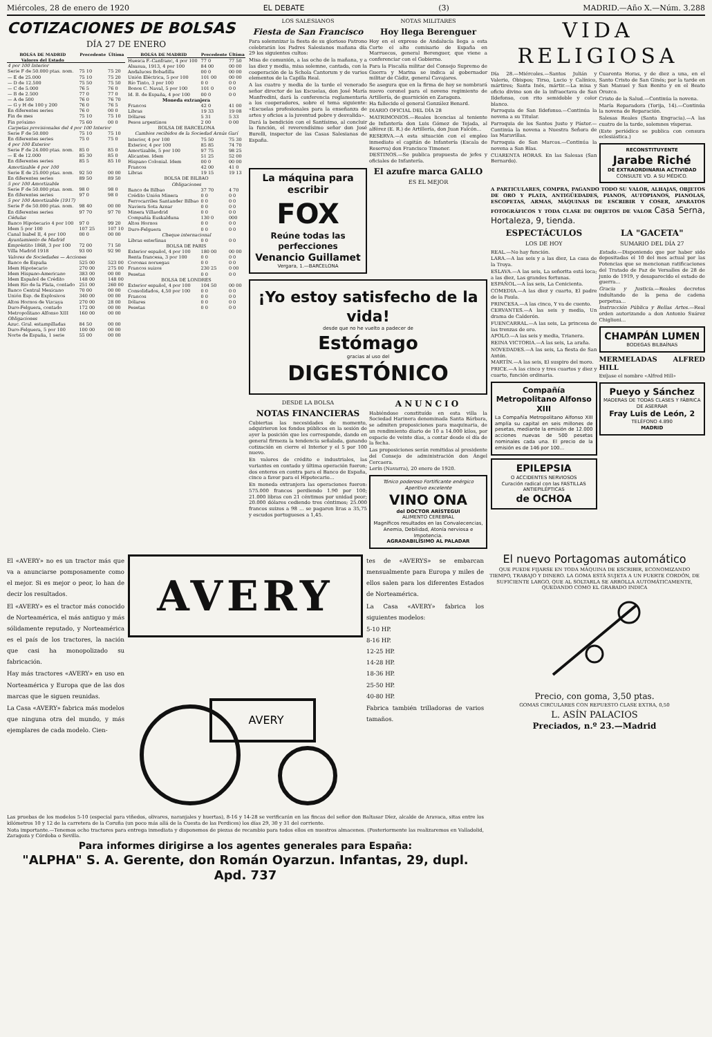Miércoles, 28 de enero de 1920 EL DEBATE (3) MADRID.—Año X.—Núm. 3.288
COTIZACIONES DE BOLSAS
DÍA 27 DE ENERO
| BOLSA DE MADRID Valores del Estado | Precedente | Última |
| --- | --- | --- |
| 4 por 100 Interior | | |
| Serie F de 50.000 ptas. nom. | 75 10 | 75 20 |
| — E de 25.000 | 75 10 | 75 20 |
| — D de 12.500 | 75 50 | 75 50 |
| — C de 5.000 | 76 5 | 76 0 |
| — B de 2.500 | 77 0 | 77 0 |
| — A de 500 | 76 0 | 76 70 |
| — G y H de 100 y 200 | 76 0 | 76 5 |
| En diferentes series | 76 0 | 00 0 |
| Fin de mes | 75 10 | 75 10 |
| Fin próximo | 75 60 | 00 0 |
| Carpetas provisionales del 4 por 100 Interior | | |
| Serie F de 50.000 | 75 10 | 75 10 |
| En diferentes series | 75 0 | 75 0 |
| 4 por 100 Exterior | | |
| Serie F de 24.000 ptas. nom. | 85 0 | 85 0 |
| — E de 12.000 | 85 30 | 85 0 |
| En diferentes series | 85 5 | 85 10 |
| Amortizable 4 por 100 | | |
| Serie E de 25.000 ptas. nom. | 92 50 | 00 00 |
| En diferentes series | 89 50 | 89 50 |
| 5 por 100 Amortizable | | |
| Serie F de 50.000 ptas. nom. | 98 0 | 98 0 |
| En diferentes series | 97 0 | 98 0 |
| 5 por 100 Amortizable (1917) | | |
| Serie F de 50.000 ptas. nom. | 98 40 | 00 00 |
| En diferentes series | 97 70 | 97 70 |
| Cédulas | | |
| Banco Hipotecario 4 por 100 | 97 0 | 99 20 |
| Idem 5 por 100 | 107 25 | 107 10 |
| Canal Isabel II, 4 por 100 | 00 0 | 00 00 |
| Ayuntamiento de Madrid | | |
| Empréstito 1868, 3 por 100 | 72 00 | 71 50 |
| Villa Madrid 1918 | 93 00 | 92 90 |
| Valores de Sociedades — Acciones | | |
| Banco de España | 525 00 | 523 00 |
| Idem Hipotecario | 270 00 | 275 00 |
| Idem Hispano-Americano | 383 00 | 00 00 |
| Idem Español de Crédito | 148 00 | 148 00 |
| Idem Río de la Plata, contado | 251 00 | 260 00 |
| Banco Central Mexicano | 70 00 | 00 00 |
| Unión Esp. de Explosivos | 340 00 | 00 00 |
| Altos Hornos de Vizcaya | 270 00 | 28 00 |
| Duro-Felguera, contado | 172 00 | 00 00 |
| Metropolitano Alfonso XIII | 160 00 | 00 00 |
| Obligaciones | | |
| Azuc. Gral. estampilladas | 84 50 | 00 00 |
| Duro-Felguera, 5 por 100 | 100 00 | 00 00 |
| Norte de España, 1 serie | 55 00 | 00 00 |
| BOLSA DE MADRID | Precedente | Última |
| --- | --- | --- |
| Huesca F.-Canfranc, 4 por 100 | 77 0 | 77 50 |
| Alsasua, 1913, 4 por 100 | 84 00 | 00 00 |
| Andaluces Bobadilla | 00 0 | 00 00 |
| Unión Eléctrica, 5 por 100 | 101 00 | 00 00 |
| Río Tinto, 3 por 100 | 0 0 | 0 0 |
| Bonos C. Naval, 5 por 100 | 101 0 | 0 0 |
| Id. B. de España, 4 por 100 | 00 0 | 0 0 |
| Moneda extranjera | | |
| Francos | 42 0 | 41 00 |
| Libras | 19 33 | 19 08 |
| Dólares | 5 31 | 5 33 |
| Pesos argentinos | 2 00 | 0 00 |
| BOLSA DE BARCELONA Cambios recibidos de la Sociedad Arnús Garí | | |
| Interior, 4 por 100 | 75 50 | 75 30 |
| Exterior, 4 por 100 | 85 85 | 74 70 |
| Amortizable, 5 por 100 | 97 75 | 98 25 |
| Alicantes. Idem | 51 25 | 52 00 |
| Hispano Colonial. Idem | 00 0 | 00 00 |
| Francos | 42 00 | 41 0 |
| Libras | 19 15 | 19 13 |
| BOLSA DE BILBAO Obligaciones | | |
| Banco de Bilbao | 37 70 | 4 70 |
| Crédito Unión Minera | 0 0 | 0 0 |
| Ferrocarriles Santander Bilbao | 0 0 | 0 0 |
| Naviera Sota Aznar | 0 0 | 0 0 |
| Minera Villaodrid | 0 0 | 0 0 |
| Compañía Euskalduna | 130 0 | 000 |
| Altos Hornos | 0 0 | 0 0 |
| Duro-Felguera | 0 0 | 0 0 |
| Cheque internacional | | |
| Libras esterlinas | 0 0 | 0 0 |
| BOLSA DE PARIS | | |
| Exterior español, 4 por 100 | 180 00 | 00 00 |
| Renta francesa, 3 por 100 | 0 0 | 0 0 |
| Coronas noruegas | 0 0 | 0 0 |
| Francos suizos | 230 25 | 0 00 |
| Pesetas | 0 0 | 0 0 |
| BOLSA DE LONDRES | | |
| Exterior español, 4 por 100 | 104 50 | 00 00 |
| Consolidados, 4,50 por 100 | 0 0 | 0 0 |
| Francos | 0 0 | 0 0 |
| Dólares | 0 0 | 0 0 |
| Pesetas | 0 0 | 0 0 |
LOS SALESIANOS
Fiesta de San Francisco
Para solemnizar la fiesta de su glorioso Patrono celebrarán los Padres Salesianos mañana día 29 los siguientes cultos:
Misa de comunión, a las ocho de la mañana, y a las diez y media, misa solemne, cantada, con la cooperación de la Schola Cantorum y de varios elementos de la Capilla Real.
A las cuatro y media de la tarde el venerado señor director de las Escuelas, don José María Manfredini, dará la conferencia reglamentaria a los cooperadores, sobre el tema siguiente: «Escuelas profesionales para la enseñanza de artes y oficios a la juventud pobre y desvalida».
Dará la bendición con el Santísimo, al concluir la función, el reverendísimo señor don José Burelli, inspector de las Casas Salesianas de España.
NOTAS MILITARES
Hoy llega Berenguer
Hoy en el expreso de Andalucía llega a esta Corte el alto comisario de España en Marruecos, general Berenguer, que viene a conferenciar con el Gobierno.
Para la Fiscalía militar del Consejo Supremo de Guerra y Marina se indica al gobernador militar de Cádiz, general Cavajares.
Se asegura que en la firma de hoy se nombrará nuevo coronel para el noveno regimiento de Artillería, de guarnición en Zaragoza.
Ha fallecido el general González Benard.
DIARIO OFICIAL DEL DÍA 28
MATRIMONIOS.—Reales licencias al teniente de Infantería don Luis Gómez de Tejada, al alférez (E. R.) de Artillería, don Juan Falcón...
RESERVA.—A esta situación con el empleo inmediato el capitán de Infantería (Escala de Reserva) don Francisco Timoner.
DESTINOS.—Se publica propuesta de jefes y oficiales de Infantería.
La máquina para escribir
FOX
Reúne todas las perfecciones
Venancio Guillamet
Vergara, 1.—BARCELONA
El azufre marca GALLO
ES EL MEJOR
¡Yo estoy satisfecho de la vida!
desde que no he vuelto a padecer de
Estómago
gracias al uso del
DIGESTÓNICO
DESDE LA BOLSA
NOTAS FINANCIERAS
Cubiertas las necesidades de momento, adquirieron los fondos públicos en la sesión de ayer la posición que les corresponde, dando en general firmeza la tendencia señalada, ganando cotización en cierre el Interior y el 5 por 100 nuevo.
En valores de crédito e industriales, las variantes en contado y última operación fueron; dos enteros en contra para el Banco de España, cinco a favor para el Hipotecario...
En moneda extranjera las operaciones fueron: 575.000 francos perdiendo 1.90 por 100; 21.000 libras con 21 céntimos por unidad peor; 20.000 dólares cediendo tres céntimos; 25.000 francos suizos a 98 ... se pagaron liras a 35,75 y escudos portugueses a 1,45.
ANUNCIO
Habiéndose constituído en esta villa la Sociedad Harinera denominada Santa Bárbara, se admiten proposiciones para maquinaria, de un rendimiento diario de 10 a 14.000 kilos, por espacio de veinte días, a contar desde el día de la fecha.
Las proposiciones serán remitidas al presidente del Consejo de administración don Ángel Cercaera.
Lerín (Navarra), 20 enero de 1920.
Tónico poderoso Fortificante enérgico Aperitivo excelente
VINO ONA
del DOCTOR ARÍSTEGUI
ALIMENTO CEREBRAL
Magníficos resultados en las Convalecencias, Anemia, Debilidad, Atonía nerviosa e Impotencia.
AGRADABILÍSIMO AL PALADAR
VIDA RELIGIOSA
Día 28.—Miércoles.—Santos Julián y Valerio, Obispos; Tirso, Lucio y Calínico, mártires; Santa Inés, mártir.—La misa y oficio divino son de la infraoctava de San Ildefonso, con rito semidoble y color blanco.
Parroquia de San Ildefonso.—Continúa la novena a su Titular.
Parroquia de los Santos Justo y Pástor.—Continúa la novena a Nuestra Señora de las Maravillas.
Parroquia de San Marcos.—Continúa la novena a San Blas.
CUARENTA HORAS. En las Salesas (San Bernardo).
Cuarenta Horas, y de diez a una, en el Santo Cristo de San Ginés; por la tarde en San Manuel y San Benito y en el Beato Orozco.
Cristo de la Salud.—Continúa la novena.
María Reparadora (Torija, 14).—Continúa la novena de Reparación.
Salesas Reales (Santa Engracia).—A las cuatro de la tarde, solemnes vísperas.
(Este periódico se publica con censura eclesiástica.)
RECONSTITUYENTE
Jarabe Riché
DE EXTRAORDINARIA ACTIVIDAD
CONSULTE VD. A SU MÉDICO.
A PARTICULARES, COMPRA, PAGANDO TODO SU VALOR, ALHAJAS, OBJETOS DE ORO Y PLATA, ANTIGÜEDADES, PIANOS, AUTOPIANOS, PIANOLAS, ESCOPETAS, ARMAS, MÁQUINAS DE ESCRIBIR Y COSER, APARATOS FOTOGRÁFICOS Y TODA CLASE DE OBJETOS DE VALOR Casa Serna, Hortaleza, 9, tienda.
ESPECTÁCULOS
LOS DE HOY
REAL.—No hay función.
LARA.—A las seis y a las diez, La casa de la Troya.
ESLAVA.—A las seis, La señorita está loca; a las diez, Las grandes fortunas.
ESPAÑOL.—A las seis, La Cenicienta.
COMEDIA.—A las diez y cuarto, El padre de la Paula.
PRINCESA.—A las cinco, Y va de cuento.
CERVANTES.—A las seis y media, Un drama de Calderón.
FUENCARRAL.—A las seis, La princesa de las trenzas de oro.
APOLO.—A las seis y media, Trianera.
REINA VICTORIA.—A las seis, La araña.
NOVEDADES.—A las seis, La fiesta de San Antón.
MARTÍN.—A las seis, El suspiro del moro.
PRICE.—A las cinco y tres cuartos y diez y cuarto, función ordinaria.
Compañía Metropolitano Alfonso XIII
La Compañía Metropolitano Alfonso XIII amplía su capital en seis millones de pesetas, mediante la emisión de 12.000 acciones nuevas de 500 pesetas nominales cada una. El precio de la emisión es de 146 por 100...
EPILEPSIA
O ACCIDENTES NERVIOSOS
Curación radical con las FASTILLAS ANTIEPILÉPTICAS
de OCHOA
LA "GACETA"
SUMARIO DEL DÍA 27
Estado.—Disponiendo que por haber sido depositadas el 10 del mes actual por las Potencias que se mencionan ratificaciones del Tratado de Paz de Versalles de 28 de junio de 1919, y desaparecido el estado de guerra...
Gracia y Justicia.—Reales decretos indultando de la pena de cadena perpetua...
Instrucción Pública y Bellas Artes.—Real orden autorizando a don Antonio Suárez Chiglioni...
CHAMPÁN LUMEN
BODEGAS BILBAÍNAS
MERMELADAS ALFRED HILL
Exíjase el nombre «Alfred Hill»
Pueyo y Sánchez
MADERAS DE TODAS CLASES Y FÁBRICA DE ASERRAR
Fray Luis de León, 2
TELÉFONO 4.890
MADRID
El «AVERY» no es un tractor más que va a anunciarse pomposamente como el mejor. Si es mejor o peor, lo han de decir los resultados.
El «AVERY» es el tractor más conocido de Norteamérica, el más antiguo y más sólidamente reputado, y Norteamérica es el país de los tractores, la nación que casi ha monopolizado su fabricación.
Hay más tractores «AVERY» en uso en Norteamérica y Europa que de las dos marcas que le siguen reunidas.
La Casa «AVERY» fabrica más modelos que ninguna otra del mundo, y más ejemplares de cada modelo. Cien-
AVERY
AVERY
tes de «AVERYS» se embarcan mensualmente para Europa y miles de ellos salen para los diferentes Estados de Norteamérica.
La Casa «AVERY» fabrica los siguientes modelos:
5-10 HP.
8-16 HP.
12-25 HP.
14-28 HP.
18-36 HP.
25-50 HP.
40-80 HP.
Fabrica también trilladoras de varios tamaños.
Las pruebas de los modelos 5-10 (especial para viñedos, olivares, naranjales y huertas), 8-16 y 14-28 se verificarán en las fincas del señor don Baltasar Díez, alcalde de Aravaca, sitas entre los kilómetros 10 y 12 de la carretera de la Coruña (un poco más allá de la Cuesta de las Perdices) los días 29, 30 y 31 del corriente.
Nota importante.—Tenemos ocho tractores para entrega inmediata y disponemos de piezas de recambio para todos ellos en nuestros almacenes. (Posteriormente las realizaremos en Valladolid, Zaragoza y Córdoba o Sevilla.
Para informes dirigirse a los agentes generales para España:
"ALPHA" S. A. Gerente, don Román Oyarzun. Infantas, 29, dupl. Apd. 737
El nuevo Portagomas automático
QUE PUEDE FIJARSE EN TODA MÁQUINA DE ESCRIBIR, ECONOMIZANDO TIEMPO, TRABAJO Y DINERO. LA GOMA ESTÁ SUJETA A UN FUERTE CORDÓN, DE SUFICIENTE LARGO, QUE AL SOLTARLA SE ARROLLA AUTOMÁTICAMENTE, QUEDANDO COMO EL GRABADO INDICA
Precio, con goma, 3,50 ptas.
GOMAS CIRCULARES CON REPUESTO CLASE EXTRA, 0,50
L. ASÍN PALACIOS
Preciados, n.º 23.—Madrid